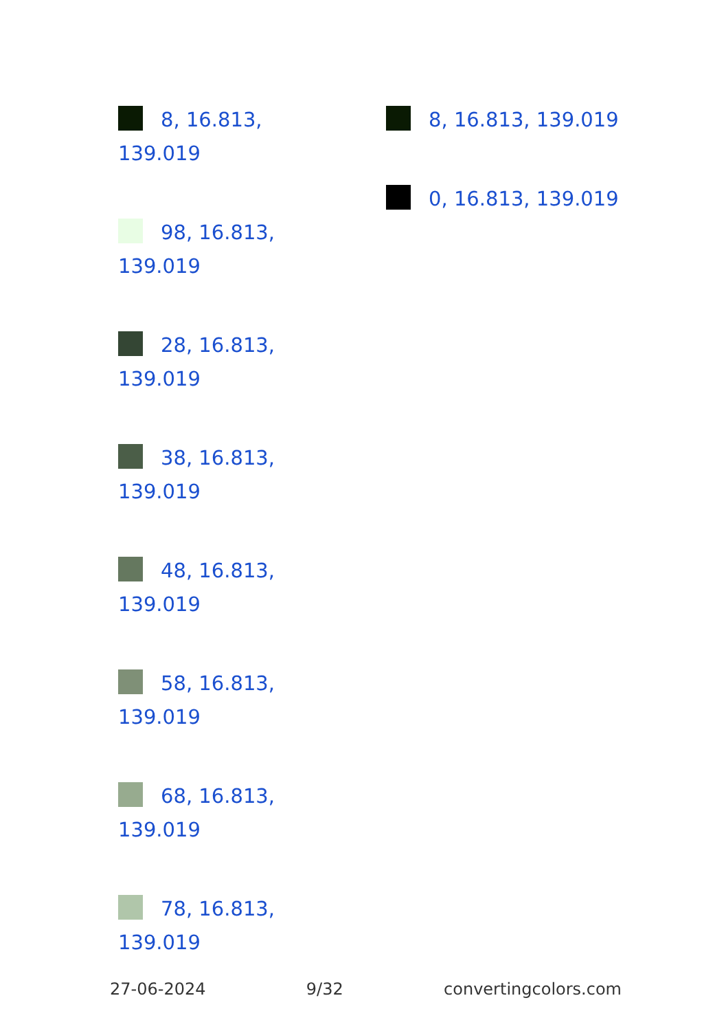8, 16.813, 139.019
98, 16.813, 139.019
28, 16.813, 139.019
38, 16.813, 139.019
48, 16.813, 139.019
58, 16.813, 139.019
68, 16.813, 139.019
78, 16.813, 139.019
8, 16.813, 139.019
0, 16.813, 139.019
27-06-2024 9/32 convertingcolors.com